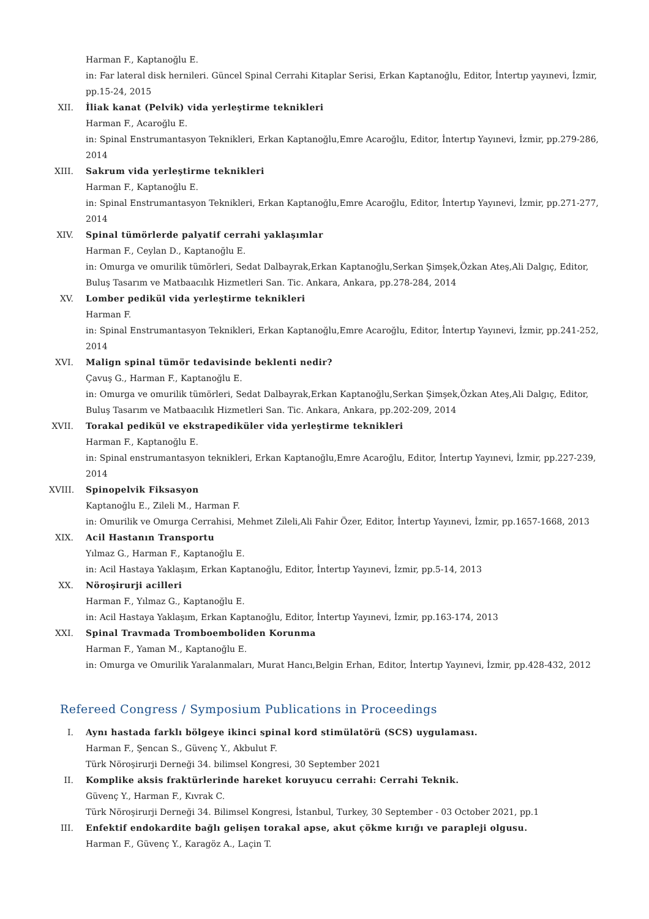Harman F., Kaptanoğlu E.
in: Far lateral disk hernileri. Güncel Spinal Cerrahi Kitaplar Serisi, Erkan Kaptanoğlu, Editor, İntertıp yayınevi, İzmir, pp.15-24, 2015
XII. İliak kanat (Pelvik) vida yerleştirme teknikleri
Harman F., Acaroğlu E.
in: Spinal Enstrumantasyon Teknikleri, Erkan Kaptanoğlu,Emre Acaroğlu, Editor, İntertıp Yayınevi, İzmir, pp.279-286, 2014
XIII.
Sakrum vida yerleştirme teknikleri
Harman F., Kaptanoğlu E.
in: Spinal Enstrumantasyon Teknikleri, Erkan Kaptanoğlu,Emre Acaroğlu, Editor, İntertıp Yayınevi, İzmir, pp.271-277, 2014
XIV. Spinal tümörlerde palyatif cerrahi yaklaşımlar
Harman F., Ceylan D., Kaptanoğlu E.
in: Omurga ve omurilik tümörleri, Sedat Dalbayrak,Erkan Kaptanoğlu,Serkan Şimşek,Özkan Ateş,Ali Dalgıç, Editor, Buluş Tasarım ve Matbaacılık Hizmetleri San. Tic. Ankara, Ankara, pp.278-284, 2014
XV. Lomber pedikül vida yerleştirme teknikleri
Harman F.
in: Spinal Enstrumantasyon Teknikleri, Erkan Kaptanoğlu,Emre Acaroğlu, Editor, İntertıp Yayınevi, İzmir, pp.241-252, 2014
XVI. Malign spinal tümör tedavisinde beklenti nedir?
Çavuş G., Harman F., Kaptanoğlu E.
in: Omurga ve omurilik tümörleri, Sedat Dalbayrak,Erkan Kaptanoğlu,Serkan Şimşek,Özkan Ateş,Ali Dalgıç, Editor, Buluş Tasarım ve Matbaacılık Hizmetleri San. Tic. Ankara, Ankara, pp.202-209, 2014
XVII.
Torakal pedikül ve ekstrapediküler vida yerleştirme teknikleri
Harman F., Kaptanoğlu E.
in: Spinal enstrumantasyon teknikleri, Erkan Kaptanoğlu,Emre Acaroğlu, Editor, İntertıp Yayınevi, İzmir, pp.227-239, 2014
XVIII.
Spinopelvik Fiksasyon
Kaptanoğlu E., Zileli M., Harman F.
in: Omurilik ve Omurga Cerrahisi, Mehmet Zileli,Ali Fahir Özer, Editor, İntertıp Yayınevi, İzmir, pp.1657-1668, 2013
XIX. Acil Hastanın Transportu
Yılmaz G., Harman F., Kaptanoğlu E.
in: Acil Hastaya Yaklaşım, Erkan Kaptanoğlu, Editor, İntertıp Yayınevi, İzmir, pp.5-14, 2013
XX. Nöroşirurji acilleri
Harman F., Yılmaz G., Kaptanoğlu E.
in: Acil Hastaya Yaklaşım, Erkan Kaptanoğlu, Editor, İntertıp Yayınevi, İzmir, pp.163-174, 2013
XXI. Spinal Travmada Tromboemboliden Korunma
Harman F., Yaman M., Kaptanoğlu E.
in: Omurga ve Omurilik Yaralanmaları, Murat Hancı,Belgin Erhan, Editor, İntertıp Yayınevi, İzmir, pp.428-432, 2012
Refereed Congress / Symposium Publications in Proceedings
I. Aynı hastada farklı bölgeye ikinci spinal kord stimülatörü (SCS) uygulaması.
Harman F., Şencan S., Güvenç Y., Akbulut F.
Türk Nöroşirurji Derneği 34. bilimsel Kongresi, 30 September 2021
II. Komplike aksis fraktürlerinde hareket koruyucu cerrahi: Cerrahi Teknik.
Güvenç Y., Harman F., Kıvrak C.
Türk Nöroşirurji Derneği 34. Bilimsel Kongresi, İstanbul, Turkey, 30 September - 03 October 2021, pp.1
III. Enfektif endokardite bağlı gelişen torakal apse, akut çökme kırığı ve parapleji olgusu.
Harman F., Güvenç Y., Karagöz A., Laçin T.